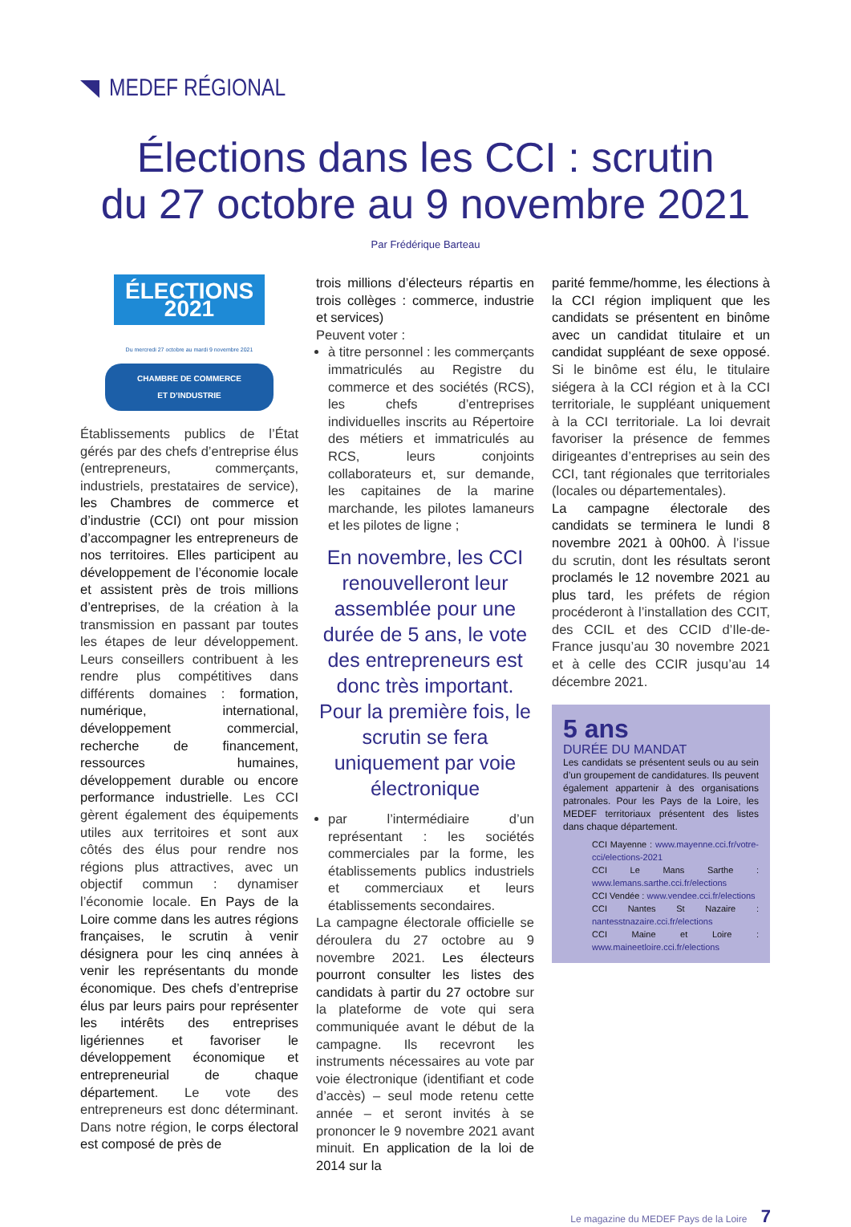MEDEF RÉGIONAL
Élections dans les CCI : scrutin
du 27 octobre au 9 novembre 2021
Par Frédérique Barteau
ÉLECTIONS 2021
Du mercredi 27 octobre au mardi 9 novembre 2021
CHAMBRE DE COMMERCE
ET D’INDUSTRIE
Établissements publics de l’État gérés par des chefs d’entreprise élus (entrepreneurs, commerçants, industriels, prestataires de service), les Chambres de commerce et d’industrie (CCI) ont pour mission d’accompagner les entrepreneurs de nos territoires. Elles participent au développement de l’économie locale et assistent près de trois millions d’entreprises, de la création à la transmission en passant par toutes les étapes de leur développement. Leurs conseillers contribuent à les rendre plus compétitives dans différents domaines : formation, numérique, international, développement commercial, recherche de financement, ressources humaines, développement durable ou encore performance industrielle. Les CCI gèrent également des équipements utiles aux territoires et sont aux côtés des élus pour rendre nos régions plus attractives, avec un objectif commun : dynamiser l’économie locale. En Pays de la Loire comme dans les autres régions françaises, le scrutin à venir désignera pour les cinq années à venir les représentants du monde économique. Des chefs d’entreprise élus par leurs pairs pour représenter les intérêts des entreprises ligériennes et favoriser le développement économique et entrepreneurial de chaque département. Le vote des entrepreneurs est donc déterminant. Dans notre région, le corps électoral est composé de près de
trois millions d’électeurs répartis en trois collèges : commerce, industrie et services)
Peuvent voter :
à titre personnel : les commerçants immatriculés au Registre du commerce et des sociétés (RCS), les chefs d’entreprises individuelles inscrits au Répertoire des métiers et immatriculés au RCS, leurs conjoints collaborateurs et, sur demande, les capitaines de la marine marchande, les pilotes lamaneurs et les pilotes de ligne ;
En novembre, les CCI renouvelleront leur assemblée pour une durée de 5 ans, le vote des entrepreneurs est donc très important. Pour la première fois, le scrutin se fera uniquement par voie électronique
par l’intermédiaire d’un représentant : les sociétés commerciales par la forme, les établissements publics industriels et commerciaux et leurs établissements secondaires.
La campagne électorale officielle se déroulera du 27 octobre au 9 novembre 2021. Les électeurs pourront consulter les listes des candidats à partir du 27 octobre sur la plateforme de vote qui sera communiquée avant le début de la campagne. Ils recevront les instruments nécessaires au vote par voie électronique (identifiant et code d’accès) – seul mode retenu cette année – et seront invités à se prononcer le 9 novembre 2021 avant minuit. En application de la loi de 2014 sur la
parité femme/homme, les élections à la CCI région impliquent que les candidats se présentent en binôme avec un candidat titulaire et un candidat suppléant de sexe opposé. Si le binôme est élu, le titulaire siégera à la CCI région et à la CCI territoriale, le suppléant uniquement à la CCI territoriale. La loi devrait favoriser la présence de femmes dirigeantes d’entreprises au sein des CCI, tant régionales que territoriales (locales ou départementales).
La campagne électorale des candidats se terminera le lundi 8 novembre 2021 à 00h00. À l’issue du scrutin, dont les résultats seront proclamés le 12 novembre 2021 au plus tard, les préfets de région procéderont à l’installation des CCIT, des CCIL et des CCID d’Ile-de-France jusqu’au 30 novembre 2021 et à celle des CCIR jusqu’au 14 décembre 2021.
5 ans
DURÉE DU MANDAT
Les candidats se présentent seuls ou au sein d’un groupement de candidatures. Ils peuvent également appartenir à des organisations patronales. Pour les Pays de la Loire, les MEDEF territoriaux présentent des listes dans chaque département.
CCI Mayenne : www.mayenne.cci.fr/votre-cci/elections-2021
CCI Le Mans Sarthe : www.lemans.sarthe.cci.fr/elections
CCI Vendée : www.vendee.cci.fr/elections
CCI Nantes St Nazaire : nantesstnazaire.cci.fr/elections
CCI Maine et Loire : www.maineetloire.cci.fr/elections
Le magazine du MEDEF Pays de la Loire 7